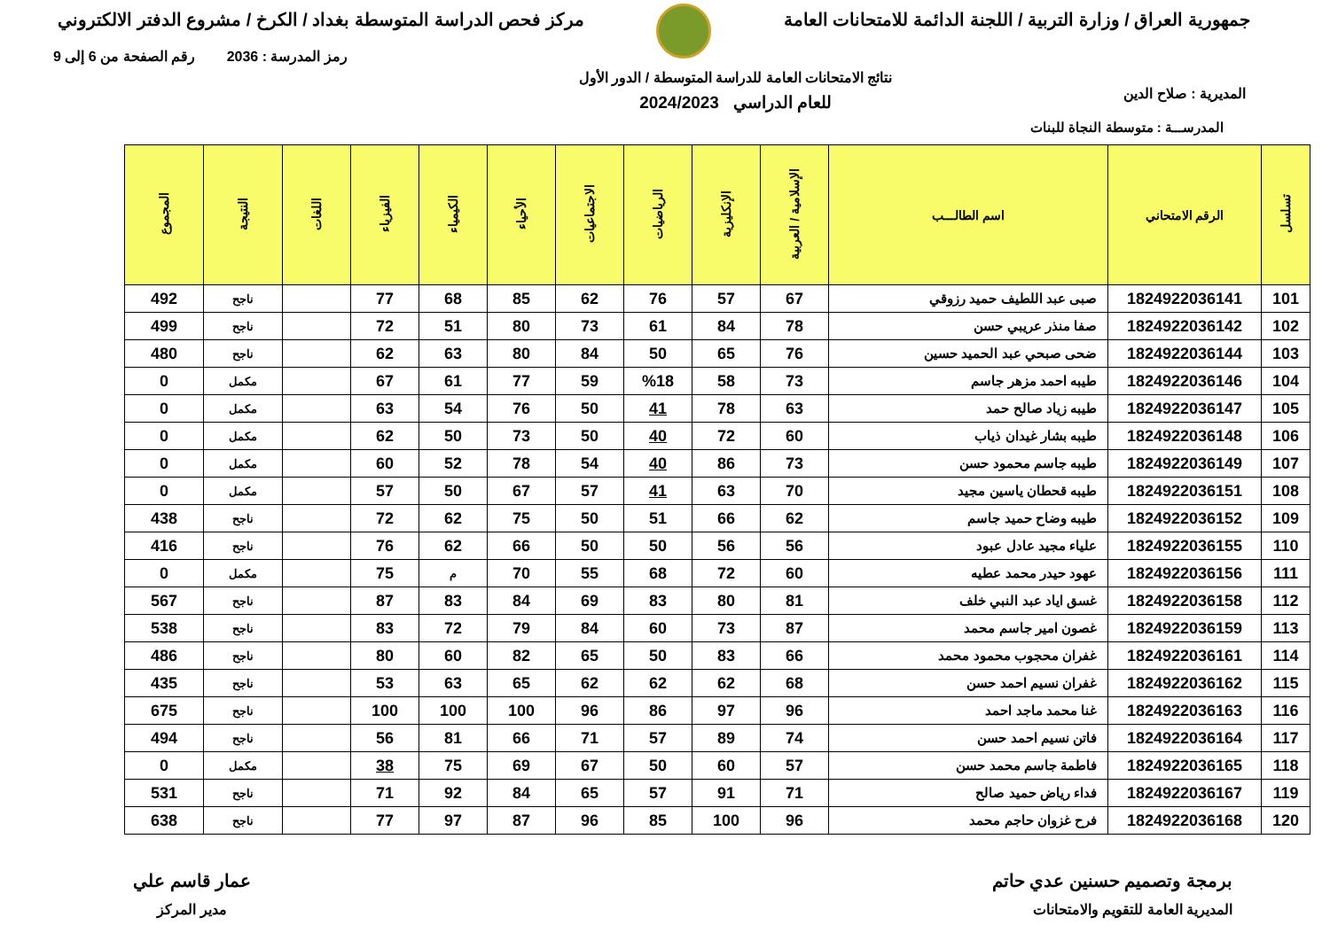جمهورية العراق / وزارة التربية / اللجنة الدائمة للامتحانات العامة
مركز فحص الدراسة المتوسطة بغداد / الكرخ / مشروع الدفتر الالكتروني
المديرية : صلاح الدين
نتائج الامتحانات العامة للدراسة المتوسطة / الدور الأول
للعام الدراسي 2024/2023
رمز المدرسة : 2036 رقم الصفحة من 6 إلى 9
المدرســـة : متوسطة النجاة للبنات
| تسلسل | الرقم الامتحاني | اسم الطالـــب | الإسلامية / العربية | الإنكليزية | الرياضيات | الاجتماعيات | الأحياء | الكيمياء | الفيزياء | اللغات | النتيجة | المجموع |
| --- | --- | --- | --- | --- | --- | --- | --- | --- | --- | --- | --- | --- |
| 101 | 1824922036141 | صبى عبد اللطيف حميد رزوقي | 67 | 57 | 76 | 62 | 85 | 68 | 77 | | ناجح | 492 |
| 102 | 1824922036142 | صفا منذر عريبي حسن | 78 | 84 | 61 | 73 | 80 | 51 | 72 | | ناجح | 499 |
| 103 | 1824922036144 | ضحى صبحي عبد الحميد حسين | 76 | 65 | 50 | 84 | 80 | 63 | 62 | | ناجح | 480 |
| 104 | 1824922036146 | طيبه احمد مزهر جاسم | 73 | 58 | %18 | 59 | 77 | 61 | 67 | | مكمل | 0 |
| 105 | 1824922036147 | طيبه زياد صالح حمد | 63 | 78 | 41 | 50 | 76 | 54 | 63 | | مكمل | 0 |
| 106 | 1824922036148 | طيبه بشار غيدان ذياب | 60 | 72 | 40 | 50 | 73 | 50 | 62 | | مكمل | 0 |
| 107 | 1824922036149 | طيبه جاسم محمود حسن | 73 | 86 | 40 | 54 | 78 | 52 | 60 | | مكمل | 0 |
| 108 | 1824922036151 | طيبه قحطان ياسين مجيد | 70 | 63 | 41 | 57 | 67 | 50 | 57 | | مكمل | 0 |
| 109 | 1824922036152 | طيبه وضاح حميد جاسم | 62 | 66 | 51 | 50 | 75 | 62 | 72 | | ناجح | 438 |
| 110 | 1824922036155 | علياء مجيد عادل عبود | 56 | 56 | 50 | 50 | 66 | 62 | 76 | | ناجح | 416 |
| 111 | 1824922036156 | عهود حيدر محمد عطيه | 60 | 72 | 68 | 55 | 70 | م | 75 | | مكمل | 0 |
| 112 | 1824922036158 | غسق اياد عبد النبي خلف | 81 | 80 | 83 | 69 | 84 | 83 | 87 | | ناجح | 567 |
| 113 | 1824922036159 | غصون امير جاسم محمد | 87 | 73 | 60 | 84 | 79 | 72 | 83 | | ناجح | 538 |
| 114 | 1824922036161 | غفران محجوب محمود محمد | 66 | 83 | 50 | 65 | 82 | 60 | 80 | | ناجح | 486 |
| 115 | 1824922036162 | غفران نسيم احمد حسن | 68 | 62 | 62 | 62 | 65 | 63 | 53 | | ناجح | 435 |
| 116 | 1824922036163 | غنا محمد ماجد احمد | 96 | 97 | 86 | 96 | 100 | 100 | 100 | | ناجح | 675 |
| 117 | 1824922036164 | فاتن نسيم احمد حسن | 74 | 89 | 57 | 71 | 66 | 81 | 56 | | ناجح | 494 |
| 118 | 1824922036165 | فاطمة جاسم محمد حسن | 57 | 60 | 50 | 67 | 69 | 75 | 38 | | مكمل | 0 |
| 119 | 1824922036167 | فداء رياض حميد صالح | 71 | 91 | 57 | 65 | 84 | 92 | 71 | | ناجح | 531 |
| 120 | 1824922036168 | فرح غزوان حاجم محمد | 96 | 100 | 85 | 96 | 87 | 97 | 77 | | ناجح | 638 |
برمجة وتصميم حسنين عدي حاتم
المديرية العامة للتقويم والامتحانات
عمار قاسم علي
مدير المركز